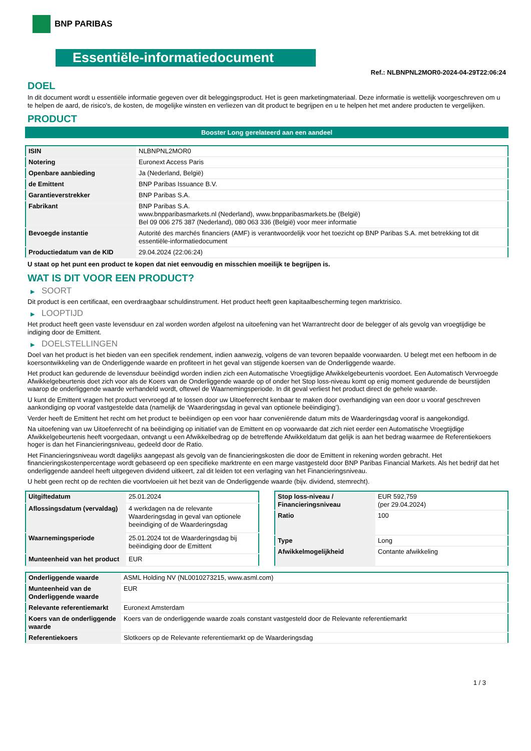BNP PARIBAS
Essentiële-informatiedocument
Ref.: NLBNPNL2MOR0-2024-04-29T22:06:24
DOEL
In dit document wordt u essentiële informatie gegeven over dit beleggingsproduct. Het is geen marketingmateriaal. Deze informatie is wettelijk voorgeschreven om u te helpen de aard, de risico's, de kosten, de mogelijke winsten en verliezen van dit product te begrijpen en u te helpen het met andere producten te vergelijken.
PRODUCT
Booster Long gerelateerd aan een aandeel
| ISIN | NLBNPNL2MOR0 |
| Notering | Euronext Access Paris |
| Openbare aanbieding | Ja (Nederland, België) |
| de Emittent | BNP Paribas Issuance B.V. |
| Garantieverstrekker | BNP Paribas S.A. |
| Fabrikant | BNP Paribas S.A. www.bnpparibasmarkets.nl (Nederland), www.bnpparibasmarkets.be (België) Bel 09 006 275 387 (Nederland), 080 063 336 (België) voor meer informatie |
| Bevoegde instantie | Autorité des marchés financiers (AMF) is verantwoordelijk voor het toezicht op BNP Paribas S.A. met betrekking tot dit essentiële-informatiedocument |
| Productiedatum van de KID | 29.04.2024 (22:06:24) |
U staat op het punt een product te kopen dat niet eenvoudig en misschien moeilijk te begrijpen is.
WAT IS DIT VOOR EEN PRODUCT?
▶ SOORT
Dit product is een certificaat, een overdraagbaar schuldinstrument. Het product heeft geen kapitaalbescherming tegen marktrisico.
▶ LOOPTIJD
Het product heeft geen vaste levensduur en zal worden worden afgelost na uitoefening van het Warrantrecht door de belegger of als gevolg van vroegtijdige be indiging door de Emittent.
▶ DOELSTELLINGEN
Doel van het product is het bieden van een specifiek rendement, indien aanwezig, volgens de van tevoren bepaalde voorwaarden. U belegt met een hefboom in de koersontwikkeling van de Onderliggende waarde en profiteert in het geval van stijgende koersen van de Onderliggende waarde.
Het product kan gedurende de levensduur beëindigd worden indien zich een Automatische Vroegtijdige Afwikkelgebeurtenis voordoet. Een Automatisch Vervroegde Afwikkelgebeurtenis doet zich voor als de Koers van de Onderliggende waarde op of onder het Stop loss-niveau komt op enig moment gedurende de beurstijden waarop de onderliggende waarde verhandeld wordt, oftewel de Waarnemingsperiode. In dit geval verliest het product direct de gehele waarde.
U kunt de Emittent vragen het product vervroegd af te lossen door uw Uitoefenrecht kenbaar te maken door overhandiging van een door u vooraf geschreven aankondiging op vooraf vastgestelde data (namelijk de ‘Waarderingsdag in geval van optionele beëindiging’).
Verder heeft de Emittent het recht om het product te beëindigen op een voor haar conveniërende datum mits de Waarderingsdag vooraf is aangekondigd.
Na uitoefening van uw Uitoefenrecht of na beëindiging op initiatief van de Emittent en op voorwaarde dat zich niet eerder een Automatische Vroegtijdige Afwikkelgebeurtenis heeft voorgedaan, ontvangt u een Afwikkelbedrag op de betreffende Afwikkeldatum dat gelijk is aan het bedrag waarmee de Referentiekoers hoger is dan het Financieringsniveau, gedeeld door de Ratio.
Het Financieringsniveau wordt dagelijks aangepast als gevolg van de financieringskosten die door de Emittent in rekening worden gebracht. Het financieringskostenpercentage wordt gebaseerd op een specifieke marktrente en een marge vastgesteld door BNP Paribas Financial Markets. Als het bedrijf dat het onderliggende aandeel heeft uitgegeven dividend uitkeert, zal dit leiden tot een verlaging van het Financieringsniveau.
U hebt geen recht op de rechten die voortvloeien uit het bezit van de Onderliggende waarde (bijv. dividend, stemrecht).
| Uitgiftedatum | 25.01.2024 |
| Aflossingsdatum (vervaldag) | 4 werkdagen na de relevante Waarderingsdag in geval van optionele beeindiging of de Waarderingsdag |
| Waarnemingsperiode | 25.01.2024 tot de Waarderingsdag bij beëindiging door de Emittent |
| Munteenheid van het product | EUR |
| Stop loss-niveau / Financieringsniveau | EUR 592,759 (per 29.04.2024) |
| Ratio | 100 |
| Type | Long |
| Afwikkelmogelijkheid | Contante afwikkeling |
| Onderliggende waarde | ASML Holding NV (NL0010273215, www.asml.com) |
| Munteenheid van de Onderliggende waarde | EUR |
| Relevante referentiemarkt | Euronext Amsterdam |
| Koers van de onderliggende waarde | Koers van de onderliggende waarde zoals constant vastgesteld door de Relevante referentiemarkt |
| Referentiekoers | Slotkoers op de Relevante referentiemarkt op de Waarderingsdag |
1 / 3